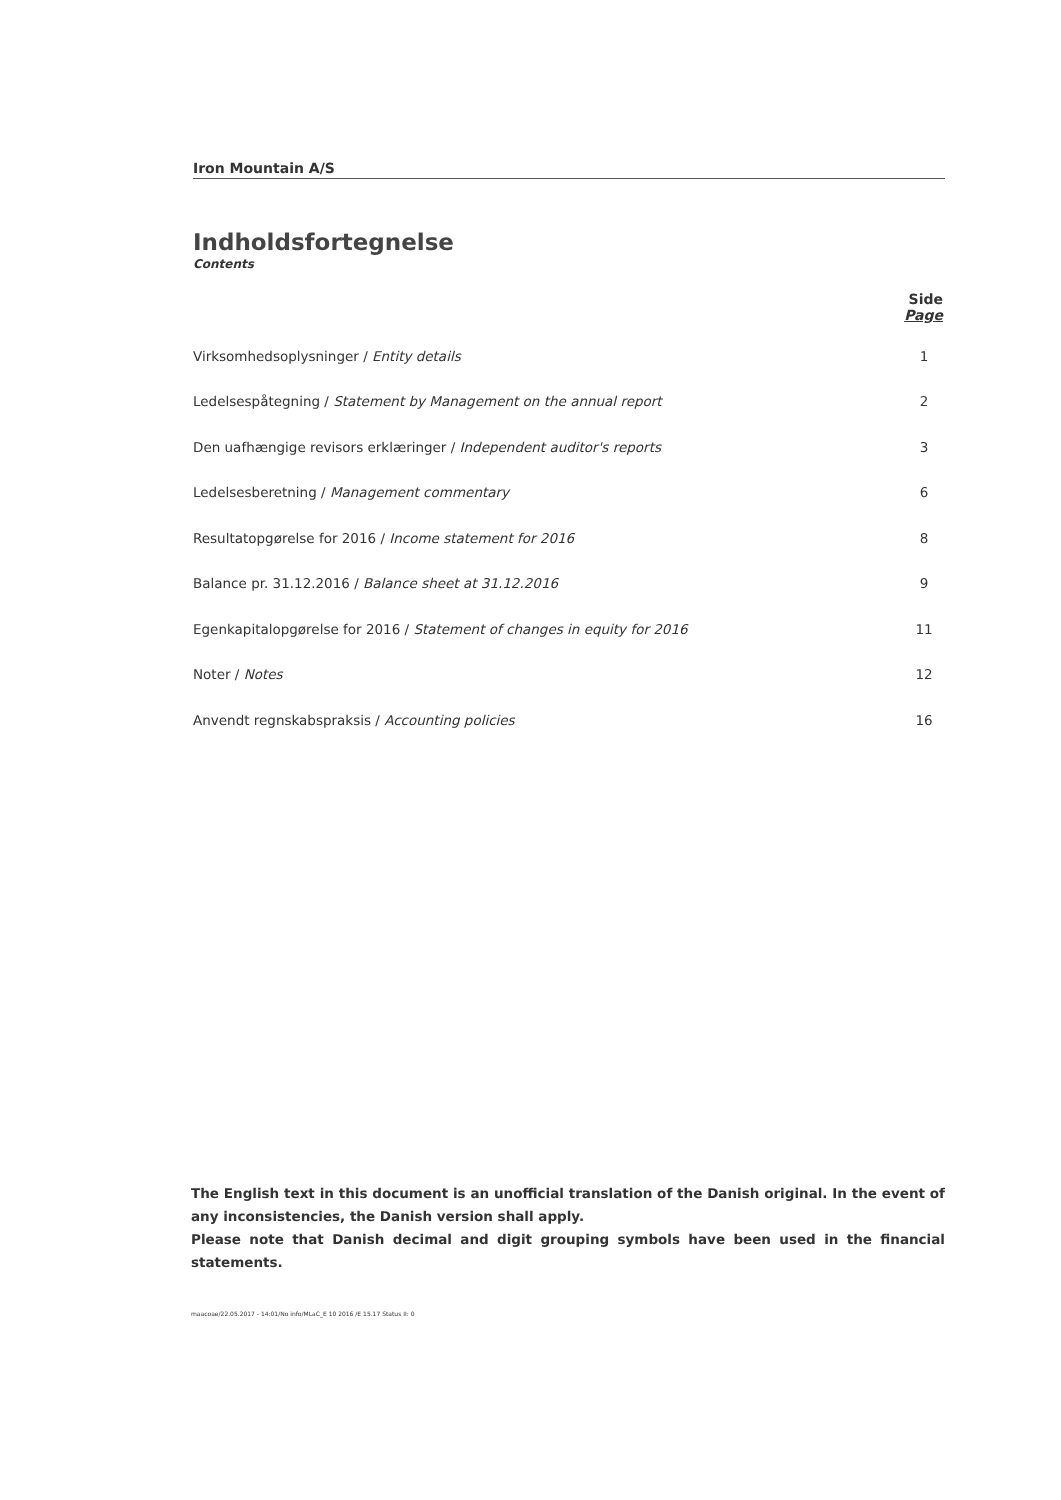Iron Mountain A/S
Indholdsfortegnelse
Contents
| | Side Page |
| --- | --- |
| Virksomhedsoplysninger / Entity details | 1 |
| Ledelsespåtegning / Statement by Management on the annual report | 2 |
| Den uafhængige revisors erklæringer / Independent auditor's reports | 3 |
| Ledelsesberetning / Management commentary | 6 |
| Resultatopgørelse for 2016 / Income statement for 2016 | 8 |
| Balance pr. 31.12.2016 / Balance sheet at 31.12.2016 | 9 |
| Egenkapitalopgørelse for 2016 / Statement of changes in equity for 2016 | 11 |
| Noter / Notes | 12 |
| Anvendt regnskabspraksis / Accounting policies | 16 |
The English text in this document is an unofficial translation of the Danish original. In the event of any inconsistencies, the Danish version shall apply.
Please note that Danish decimal and digit grouping symbols have been used in the financial statements.
maacoae/22.05.2017 - 14:01/No info/MLaC_E 10 2016 /E 15.17 Status II: 0